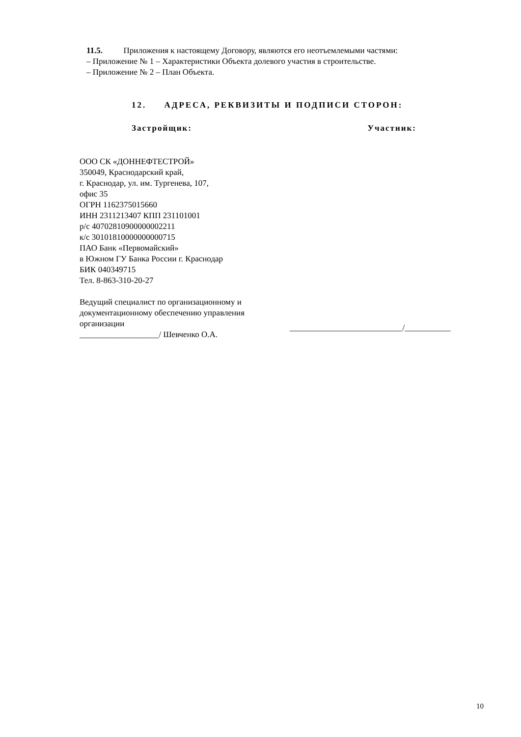11.5. Приложения к настоящему Договору, являются его неотъемлемыми частями:
– Приложение № 1 – Характеристики Объекта долевого участия в строительстве.
– Приложение № 2 – План Объекта.
12. АДРЕСА, РЕКВИЗИТЫ И ПОДПИСИ СТОРОН:
Застройщик: Участник:
ООО СК «ДОННЕФТЕСТРОЙ»
350049, Краснодарский край,
г. Краснодар, ул. им. Тургенева, 107,
офис 35
ОГРН 1162375015660
ИНН 2311213407 КПП 231101001
р/с 40702810900000002211
к/с 30101810000000000715
ПАО Банк «Первомайский»
в Южном ГУ Банка России г. Краснодар
БИК 040349715
Тел. 8-863-310-20-27
Ведущий специалист по организационному и
документационному обеспечению управления
организации
___________________/ Шевченко О.А.
___________________________/___________
10